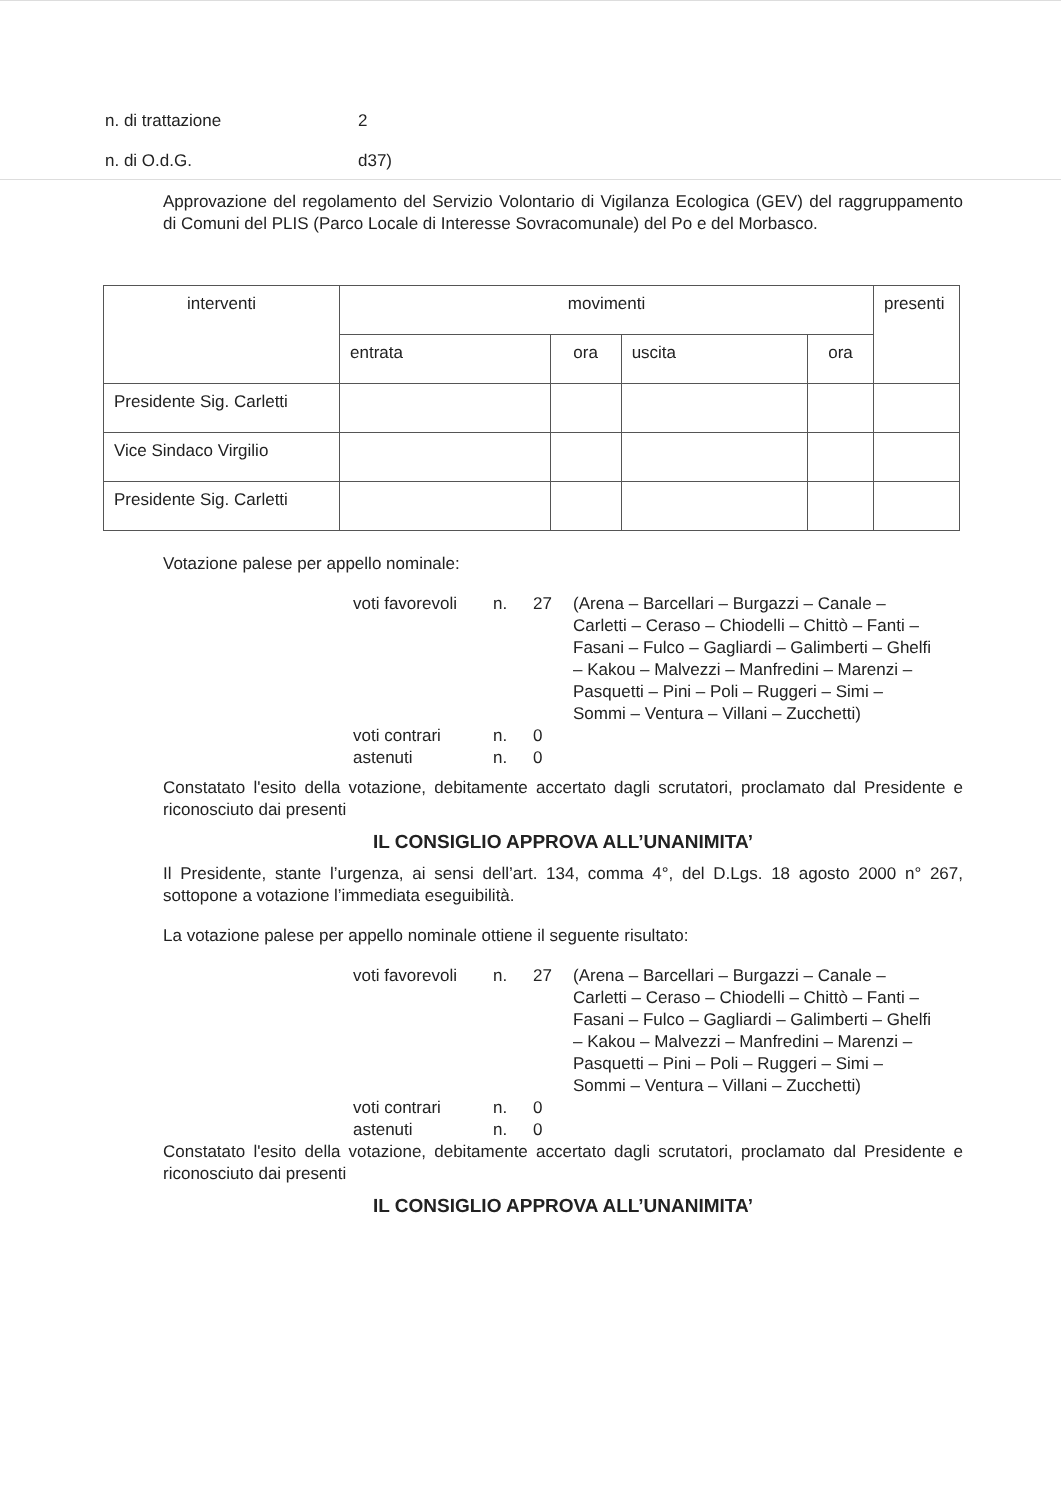n. di trattazione 2
n. di O.d.G. d37)
Approvazione del regolamento del Servizio Volontario di Vigilanza Ecologica (GEV) del raggruppamento di Comuni del PLIS (Parco Locale di Interesse Sovracomunale) del Po e del Morbasco.
| interventi | movimenti | | | | presenti |
| --- | --- | --- | --- | --- | --- |
| | entrata | ora | uscita | ora | |
| Presidente Sig. Carletti | | | | | |
| Vice Sindaco Virgilio | | | | | |
| Presidente Sig. Carletti | | | | | |
Votazione palese per appello nominale:
voti favorevoli n. 27 (Arena – Barcellari – Burgazzi – Canale – Carletti – Ceraso – Chiodelli – Chittò – Fanti – Fasani – Fulco – Gagliardi – Galimberti – Ghelfi – Kakou – Malvezzi – Manfredini – Marenzi – Pasquetti – Pini – Poli – Ruggeri – Simi – Sommi – Ventura – Villani – Zucchetti) voti contrari n. 0 astenuti n. 0
Constatato l'esito della votazione, debitamente accertato dagli scrutatori, proclamato dal Presidente e riconosciuto dai presenti
IL CONSIGLIO APPROVA ALL’UNANIMITA’
Il Presidente, stante l’urgenza, ai sensi dell’art. 134, comma 4°, del D.Lgs. 18 agosto 2000 n° 267, sottopone a votazione l’immediata eseguibilità.
La votazione palese per appello nominale ottiene il seguente risultato:
voti favorevoli n. 27 (Arena – Barcellari – Burgazzi – Canale – Carletti – Ceraso – Chiodelli – Chittò – Fanti – Fasani – Fulco – Gagliardi – Galimberti – Ghelfi – Kakou – Malvezzi – Manfredini – Marenzi – Pasquetti – Pini – Poli – Ruggeri – Simi – Sommi – Ventura – Villani – Zucchetti) voti contrari n. 0 astenuti n. 0
Constatato l'esito della votazione, debitamente accertato dagli scrutatori, proclamato dal Presidente e riconosciuto dai presenti
IL CONSIGLIO APPROVA ALL’UNANIMITA’